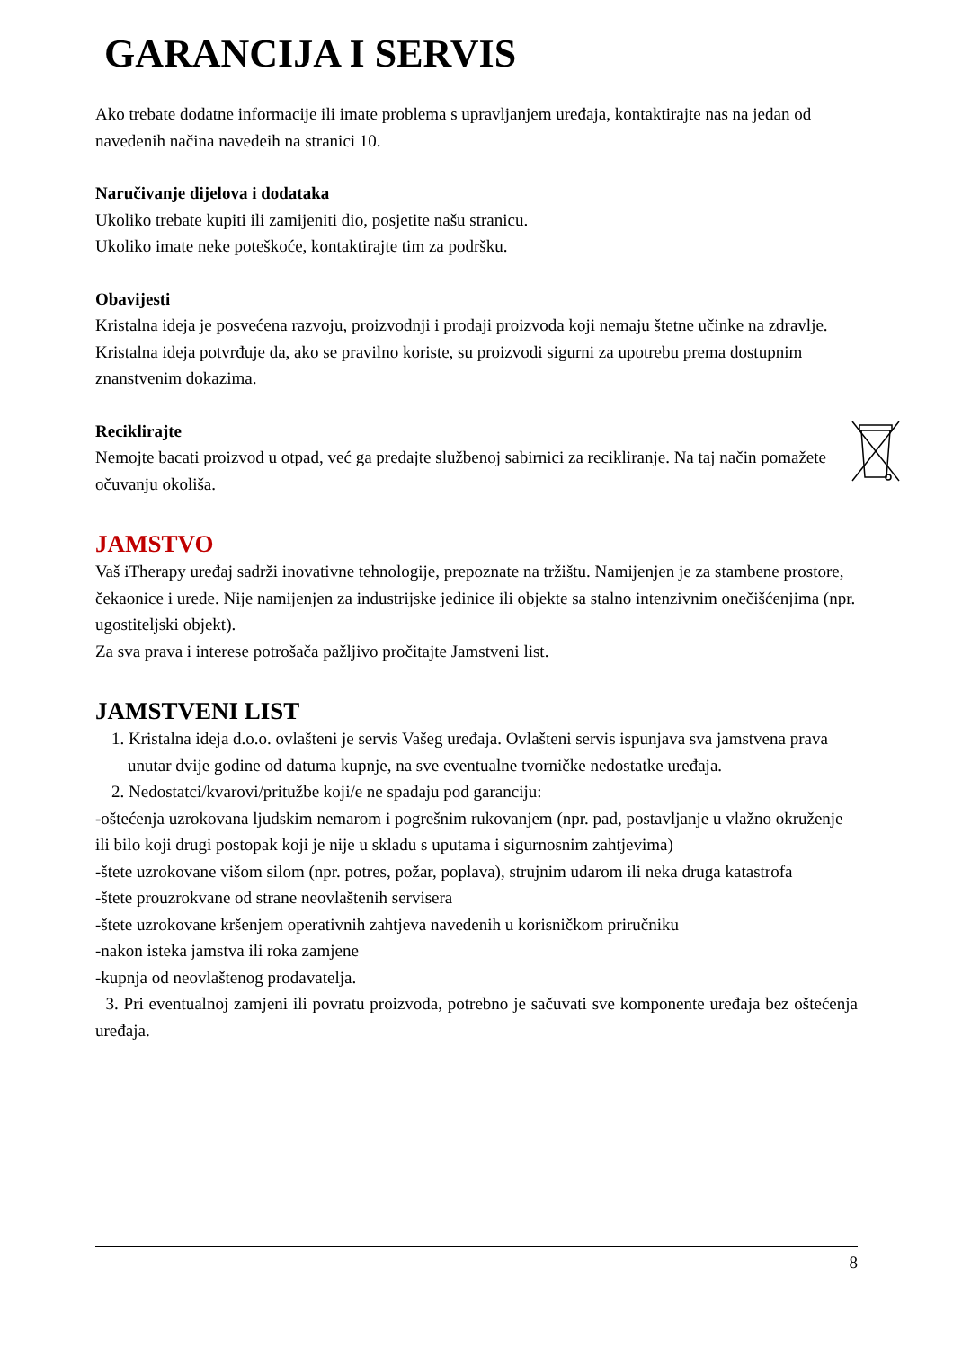GARANCIJA I SERVIS
Ako trebate dodatne informacije ili imate problema s upravljanjem uređaja, kontaktirajte nas na jedan od navedenih načina navedeih na stranici 10.
Naručivanje dijelova i dodataka
Ukoliko trebate kupiti ili zamijeniti dio, posjetite našu stranicu.
Ukoliko imate neke poteškoće, kontaktirajte tim za podršku.
Obavijesti
Kristalna ideja je posvećena razvoju, proizvodnji i prodaji proizvoda koji nemaju štetne učinke na zdravlje. Kristalna ideja potvrđuje da, ako se pravilno koriste, su proizvodi sigurni za upotrebu prema dostupnim znanstvenim dokazima.
Reciklirajte
Nemojte bacati proizvod u otpad, već ga predajte službenoj sabirnici za recikliranje. Na taj način pomažete očuvanju okoliša.
JAMSTVO
Vaš iTherapy uređaj sadrži inovativne tehnologije, prepoznate na tržištu. Namijenjen je za stambene prostore, čekaonice i urede. Nije namijenjen za industrijske jedinice ili objekte sa stalno intenzivnim onečišćenjima (npr. ugostiteljski objekt).
Za sva prava i interese potrošača pažljivo pročitajte Jamstveni list.
JAMSTVENI LIST
1. Kristalna ideja d.o.o. ovlašteni je servis Vašeg uređaja. Ovlašteni servis ispunjava sva jamstvena prava unutar dvije godine od datuma kupnje, na sve eventualne tvorničke nedostatke uređaja.
2. Nedostatci/kvarovi/pritužbe koji/e ne spadaju pod garanciju:
-oštećenja uzrokovana ljudskim nemarom i pogrešnim rukovanjem (npr. pad, postavljanje u vlažno okruženje ili bilo koji drugi postopak koji je nije u skladu s uputama i sigurnosnim zahtjevima)
-štete uzrokovane višom silom (npr. potres, požar, poplava), strujnim udarom ili neka druga katastrofa
-štete prouzrokvane od strane neovlaštenih servisera
-štete uzrokovane kršenjem operativnih zahtjeva navedenih u korisničkom priručniku
-nakon isteka jamstva ili roka zamjene
-kupnja od neovlaštenog prodavatelja.
3. Pri eventualnoj zamjeni ili povratu proizvoda, potrebno je sačuvati sve komponente uređaja bez oštećenja uređaja.
8